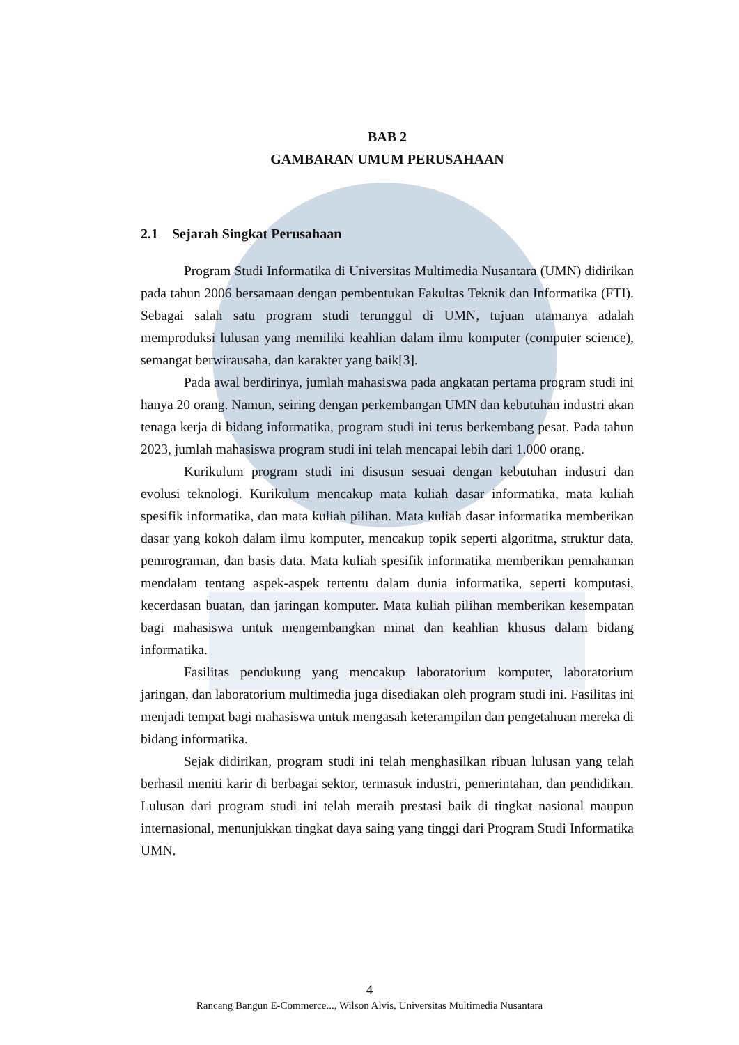BAB 2
GAMBARAN UMUM PERUSAHAAN
2.1 Sejarah Singkat Perusahaan
Program Studi Informatika di Universitas Multimedia Nusantara (UMN) didirikan pada tahun 2006 bersamaan dengan pembentukan Fakultas Teknik dan Informatika (FTI). Sebagai salah satu program studi terunggul di UMN, tujuan utamanya adalah memproduksi lulusan yang memiliki keahlian dalam ilmu komputer (computer science), semangat berwirausaha, dan karakter yang baik[3].
Pada awal berdirinya, jumlah mahasiswa pada angkatan pertama program studi ini hanya 20 orang. Namun, seiring dengan perkembangan UMN dan kebutuhan industri akan tenaga kerja di bidang informatika, program studi ini terus berkembang pesat. Pada tahun 2023, jumlah mahasiswa program studi ini telah mencapai lebih dari 1.000 orang.
Kurikulum program studi ini disusun sesuai dengan kebutuhan industri dan evolusi teknologi. Kurikulum mencakup mata kuliah dasar informatika, mata kuliah spesifik informatika, dan mata kuliah pilihan. Mata kuliah dasar informatika memberikan dasar yang kokoh dalam ilmu komputer, mencakup topik seperti algoritma, struktur data, pemrograman, dan basis data. Mata kuliah spesifik informatika memberikan pemahaman mendalam tentang aspek-aspek tertentu dalam dunia informatika, seperti komputasi, kecerdasan buatan, dan jaringan komputer. Mata kuliah pilihan memberikan kesempatan bagi mahasiswa untuk mengembangkan minat dan keahlian khusus dalam bidang informatika.
Fasilitas pendukung yang mencakup laboratorium komputer, laboratorium jaringan, dan laboratorium multimedia juga disediakan oleh program studi ini. Fasilitas ini menjadi tempat bagi mahasiswa untuk mengasah keterampilan dan pengetahuan mereka di bidang informatika.
Sejak didirikan, program studi ini telah menghasilkan ribuan lulusan yang telah berhasil meniti karir di berbagai sektor, termasuk industri, pemerintahan, dan pendidikan. Lulusan dari program studi ini telah meraih prestasi baik di tingkat nasional maupun internasional, menunjukkan tingkat daya saing yang tinggi dari Program Studi Informatika UMN.
4
Rancang Bangun E-Commerce..., Wilson Alvis, Universitas Multimedia Nusantara